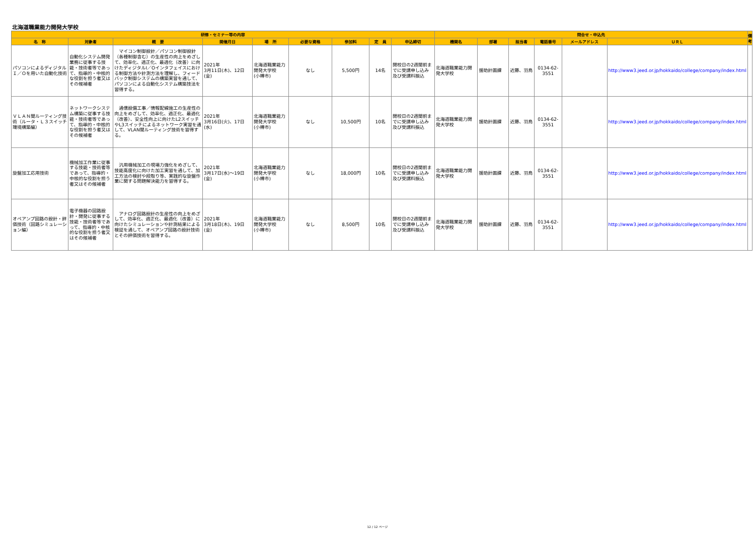北海道職業能力開発大学校
| 研修・セミナー等の内容 | | | | | | | | | 問合せ・申込先 | | | | | | 備考 |
| --- | --- | --- | --- | --- | --- | --- | --- | --- | --- | --- | --- | --- | --- | --- | --- |
| 名 称 | 対象者 | 概 要 | 開催月日 | 場 所 | 必要な資格 | 参加料 | 定 員 | 申込締切 | 機関名 | 部署 | 担当者 | 電話番号 | メールアドレス | ＵＲＬ | |
| パソコンによるディジタルＩ／Ｏを用いた自動化技術 | 自動化システム開発業務に従事する技能・技術者等であって、指導的・中核的な役割を担う者又はその候補者 | マイコン制御設計／パソコン制御設計（各種制御含む）の生産性の向上をめざして、効率化、適正化、最適化（改善）に向けたディジタルI／Oインタフェイスにおける制御方法や計測方法を理解し、フィードバック制御システムの構築実習を通して、パソコンによる自動化システム構築技法を習得する。 | 2021年 3月11日(木)、12日(金) | 北海道職業能力開発大学校 (小樽市) | なし | 5,500円 | 14名 | 開校日の2週間前までに受講申し込み及び受講料振込 | 北海道職業能力開発大学校 | 援助計画課 | 近藤、羽鳥 | 0134-62-3551 | | http://www3.jeed.or.jp/hokkaido/college/company/index.html | |
| ＶＬＡＮ間ルーティング技術（ルータ・Ｌ３スイッチ環境構築編） | ネットワークシステム構築に従事する技能・技術者等であって、指導的・中核的な役割を担う者又はその候補者 | 通信設備工事／情報配線施工の生産性の向上をめざして、効率化、適正化、最適化（改善）、安全性向上に向けたL2スイッチやL3スイッチによるネットワーク実習を通して、VLAN間ルーティング技術を習得する。 | 2021年 3月16日(火)、17日(水) | 北海道職業能力開発大学校 (小樽市) | なし | 10,500円 | 10名 | 開校日の2週間前までに受講申し込み及び受講料振込 | 北海道職業能力開発大学校 | 援助計画課 | 近藤、羽鳥 | 0134-62-3551 | | http://www3.jeed.or.jp/hokkaido/college/company/index.html | |
| 旋盤加工応用技術 | 機械加工作業に従事する技能・技術者等であって、指導的・中核的な役割を担う者又はその候補者 | 汎用機械加工の現場力強化をめざして、技能高度化に向けた加工実習を通して、加工方法の検討や段取り等、実践的な旋盤作業に関する問題解決能力を習得する。 | 2021年 3月17日(水)～19日(金) | 北海道職業能力開発大学校 (小樽市) | なし | 18,000円 | 10名 | 開校日の2週間前までに受講申し込み及び受講料振込 | 北海道職業能力開発大学校 | 援助計画課 | 近藤、羽鳥 | 0134-62-3551 | | http://www3.jeed.or.jp/hokkaido/college/company/index.html | |
| オペアンプ回路の設計・評価技術（回路シミュレーション編） | 電子機器の回路設計・開発に従事する技能・技術者等であって、指導的・中核的な役割を担う者又はその候補者 | アナログ回路設計の生産性の向上をめざして、効率化、適正化、最適化（改善）に向けたシミュレーションや計測結果による検証を通して、オペアンプ回路の設計技術とその評価技術を習得する。 | 2021年 3月18日(木)、19日(金) | 北海道職業能力開発大学校 (小樽市) | なし | 8,500円 | 10名 | 開校日の2週間前までに受講申し込み及び受講料振込 | 北海道職業能力開発大学校 | 援助計画課 | 近藤、羽鳥 | 0134-62-3551 | | http://www3.jeed.or.jp/hokkaido/college/company/index.html | |
12 / 12 ページ